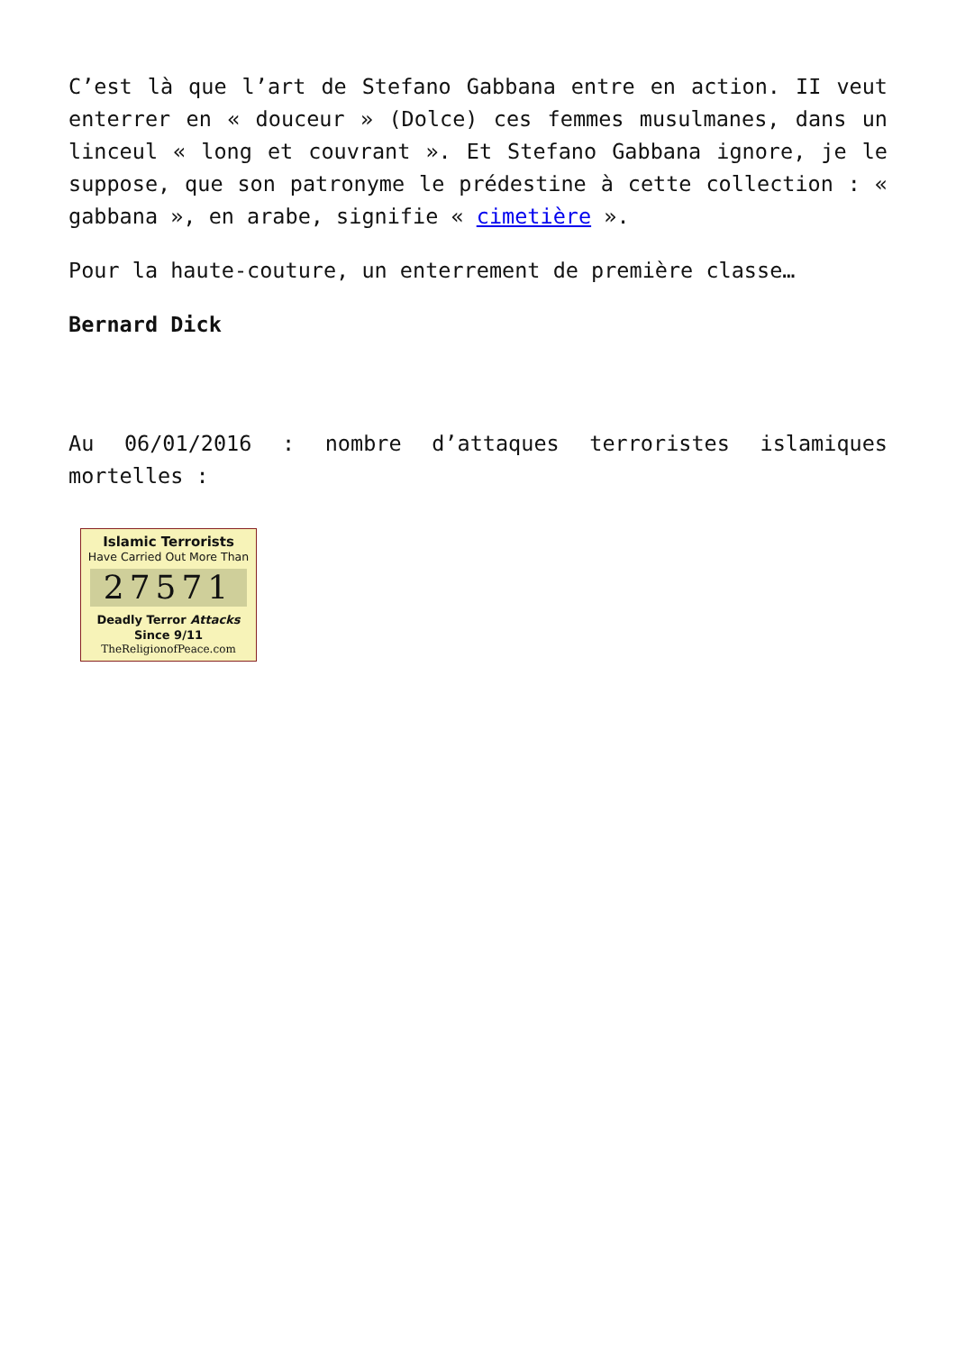C’est là que l’art de Stefano Gabbana entre en action. II veut enterrer en « douceur » (Dolce) ces femmes musulmanes, dans un linceul « long et couvrant ». Et Stefano Gabbana ignore, je le suppose, que son patronyme le prédestine à cette collection : « gabbana », en arabe, signifie « cimetière ».
Pour la haute-couture, un enterrement de première classe…
Bernard Dick
Au 06/01/2016 : nombre d’attaques terroristes islamiques mortelles :
Islamic Terrorists
Have Carried Out More Than
27571
Deadly Terror Attacks
Since 9/11
TheReligionofPeace.com